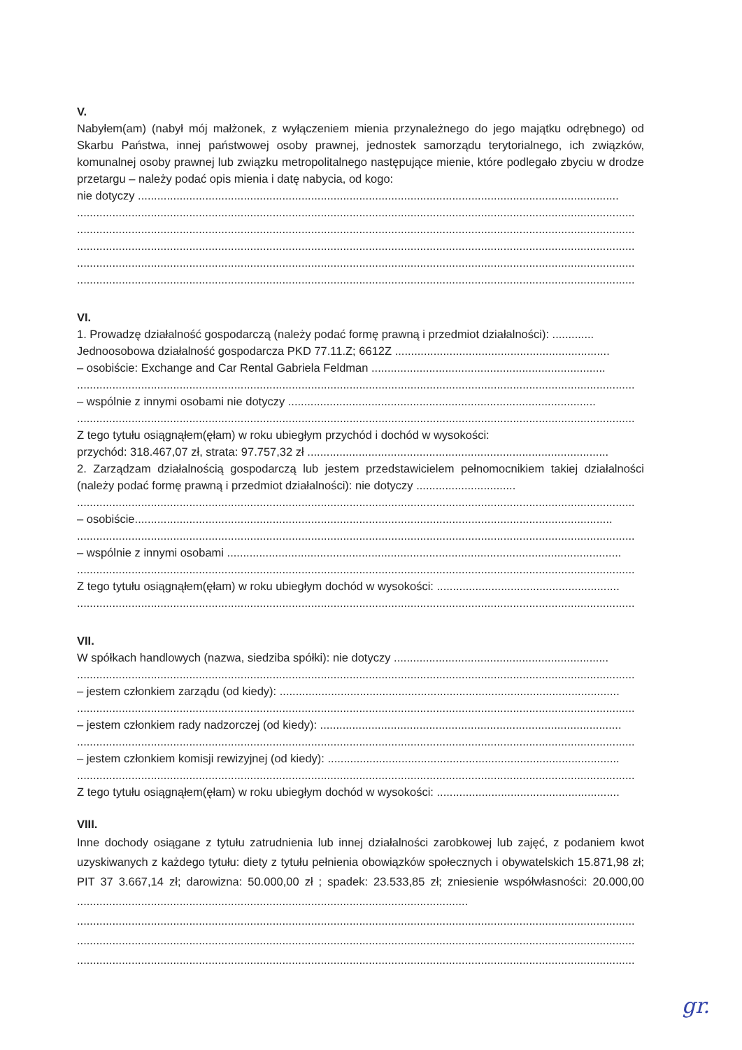V.
Nabyłem(am) (nabył mój małżonek, z wyłączeniem mienia przynależnego do jego majątku odrębnego) od Skarbu Państwa, innej państwowej osoby prawnej, jednostek samorządu terytorialnego, ich związków, komunalnej osoby prawnej lub związku metropolitalnego następujące mienie, które podlegało zbyciu w drodze przetargu – należy podać opis mienia i datę nabycia, od kogo:
nie dotyczy ......................................................................................................................................................
..............................................................................................................................................................................
..............................................................................................................................................................................
..............................................................................................................................................................................
..............................................................................................................................................................................
..............................................................................................................................................................................
VI.
1. Prowadzę działalność gospodarczą (należy podać formę prawną i przedmiot działalności): .............
Jednoosobowa działalność gospodarcza PKD 77.11.Z; 6612Z ...................................................................
– osobiście: Exchange and Car Rental Gabriela Feldman .........................................................................
..............................................................................................................................................................................
– wspólnie z innymi osobami nie dotyczy ................................................................................................
..............................................................................................................................................................................
Z tego tytułu osiągnąłem(ęłam) w roku ubiegłym przychód i dochód w wysokości:
przychód: 318.467,07 zł, strata: 97.757,32 zł ..............................................................................................
2. Zarządzam działalnością gospodarczą lub jestem przedstawicielem pełnomocnikiem takiej działalności (należy podać formę prawną i przedmiot działalności): nie dotyczy ...............................
..............................................................................................................................................................................
– osobiście.....................................................................................................................................................
..............................................................................................................................................................................
– wspólnie z innymi osobami ...........................................................................................................................
..............................................................................................................................................................................
Z tego tytułu osiągnąłem(ęłam) w roku ubiegłym dochód w wysokości: .........................................................
..............................................................................................................................................................................
VII.
W spółkach handlowych (nazwa, siedziba spółki): nie dotyczy ...................................................................
..............................................................................................................................................................................
– jestem członkiem zarządu (od kiedy): ..........................................................................................................
..............................................................................................................................................................................
– jestem członkiem rady nadzorczej (od kiedy): ..............................................................................................
..............................................................................................................................................................................
– jestem członkiem komisji rewizyjnej (od kiedy): ...........................................................................................
..............................................................................................................................................................................
Z tego tytułu osiągnąłem(ęłam) w roku ubiegłym dochód w wysokości: .........................................................
VIII.
Inne dochody osiągane z tytułu zatrudnienia lub innej działalności zarobkowej lub zajęć, z podaniem kwot uzyskiwanych z każdego tytułu: diety z tytułu pełnienia obowiązków społecznych i obywatelskich 15.871,98 zł; PIT 37 3.667,14 zł; darowizna: 50.000,00 zł ; spadek: 23.533,85 zł; zniesienie współwłasności: 20.000,00 ..........................................................................................................................
..............................................................................................................................................................................
..............................................................................................................................................................................
..............................................................................................................................................................................
gr.